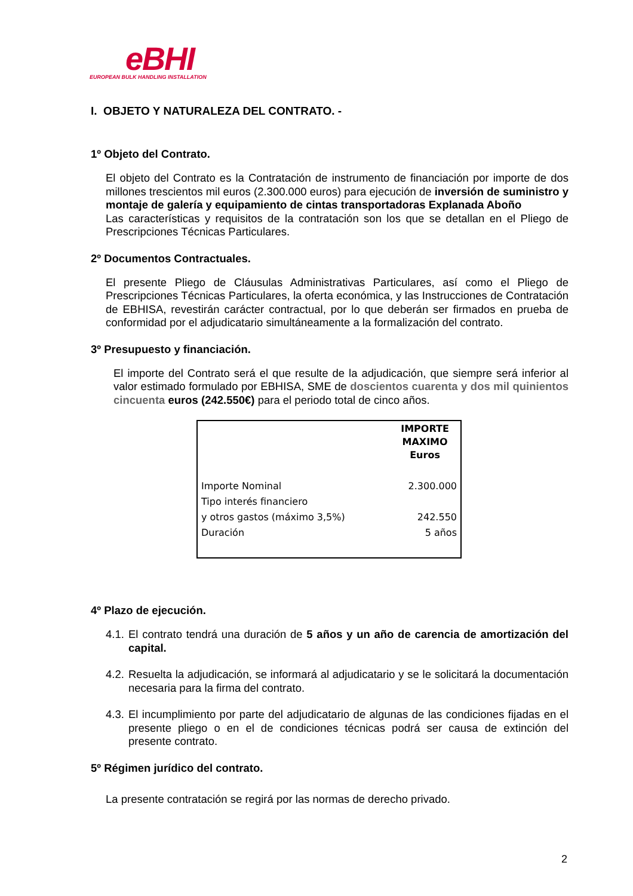eBHI
EUROPEAN BULK HANDLING INSTALLATION
I. OBJETO Y NATURALEZA DEL CONTRATO. -
1º Objeto del Contrato.
El objeto del Contrato es la Contratación de instrumento de financiación por importe de dos millones trescientos mil euros (2.300.000 euros) para ejecución de inversión de suministro y montaje de galería y equipamiento de cintas transportadoras Explanada Aboño
Las características y requisitos de la contratación son los que se detallan en el Pliego de Prescripciones Técnicas Particulares.
2º Documentos Contractuales.
El presente Pliego de Cláusulas Administrativas Particulares, así como el Pliego de Prescripciones Técnicas Particulares, la oferta económica, y las Instrucciones de Contratación de EBHISA, revestirán carácter contractual, por lo que deberán ser firmados en prueba de conformidad por el adjudicatario simultáneamente a la formalización del contrato.
3º Presupuesto y financiación.
El importe del Contrato será el que resulte de la adjudicación, que siempre será inferior al valor estimado formulado por EBHISA, SME de doscientos cuarenta y dos mil quinientos cincuenta euros (242.550€) para el periodo total de cinco años.
| | IMPORTE MAXIMO Euros |
| --- | --- |
| Importe Nominal | 2.300.000 |
| Tipo interés financiero | |
| y otros gastos (máximo 3,5%) | 242.550 |
| Duración | 5 años |
4º Plazo de ejecución.
4.1. El contrato tendrá una duración de 5 años y un año de carencia de amortización del capital.
4.2. Resuelta la adjudicación, se informará al adjudicatario y se le solicitará la documentación necesaria para la firma del contrato.
4.3. El incumplimiento por parte del adjudicatario de algunas de las condiciones fijadas en el presente pliego o en el de condiciones técnicas podrá ser causa de extinción del presente contrato.
5º Régimen jurídico del contrato.
La presente contratación se regirá por las normas de derecho privado.
2